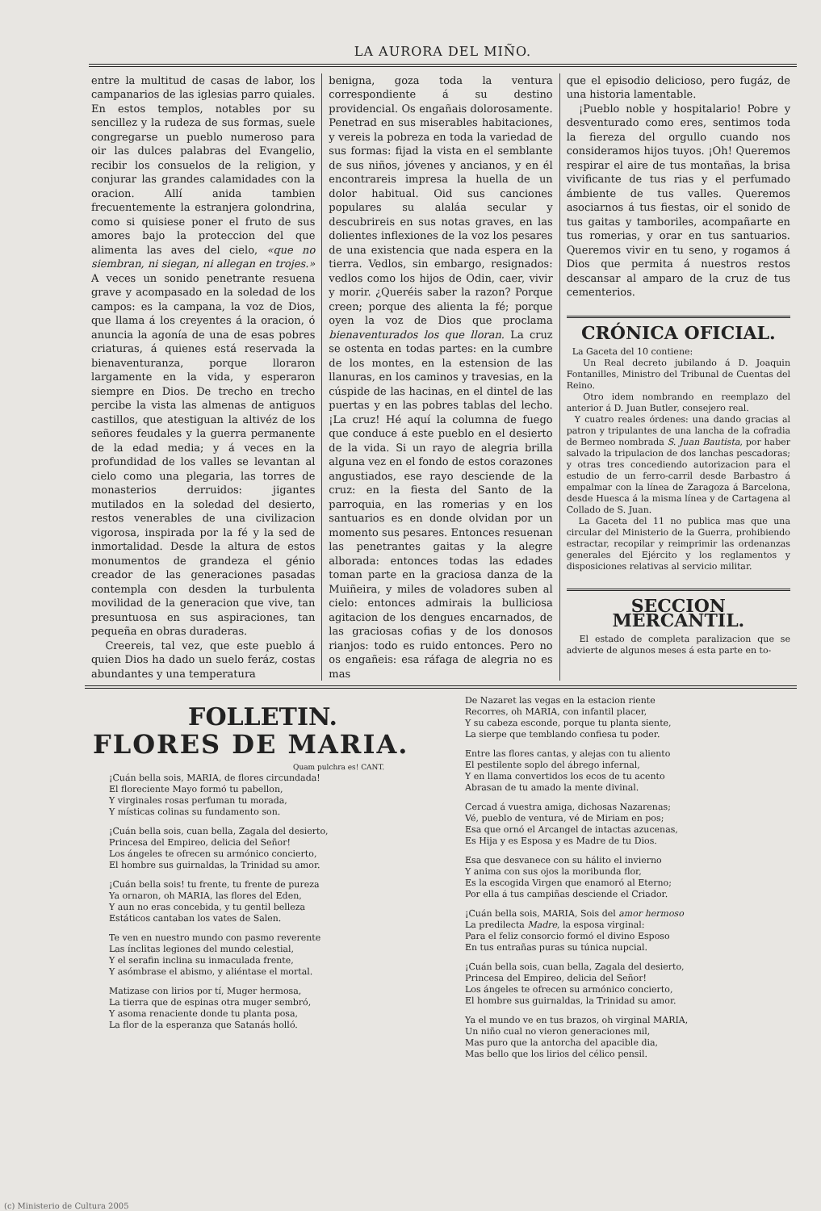LA AURORA DEL MIÑO.
entre la multitud de casas de labor, los campanarios de las iglesias parro quiales. En estos templos, notables por su sencillez y la rudeza de sus formas, suele congregarse un pueblo numeroso para oir las dulces palabras del Evangelio, recibir los consuelos de la religion, y conjurar las grandes calamidades con la oracion. Allí anida tambien frecuentemente la estranjera golondrina, como si quisiese poner el fruto de sus amores bajo la proteccion del que alimenta las aves del cielo, «que no siembran, ni siegan, ni allegan en trojes.» A veces un sonido penetrante resuena grave y acompasado en la soledad de los campos: es la campana, la voz de Dios, que llama á los creyentes á la oracion, ó anuncia la agonía de una de esas pobres criaturas, á quienes está reservada la bienaventuranza, porque lloraron largamente en la vida, y esperaron siempre en Dios. De trecho en trecho percibe la vista las almenas de antiguos castillos, que atestiguan la altivéz de los señores feudales y la guerra permanente de la edad media; y á veces en la profundidad de los valles se levantan al cielo como una plegaria, las torres de monasterios derruidos: jigantes mutilados en la soledad del desierto, restos venerables de una civilizacion vigorosa, inspirada por la fé y la sed de inmortalidad. Desde la altura de estos monumentos de grandeza el génio creador de las generaciones pasadas contempla con desden la turbulenta movilidad de la generacion que vive, tan presuntuosa en sus aspiraciones, tan pequeña en obras duraderas.
Creereis, tal vez, que este pueblo á quien Dios ha dado un suelo feráz, costas abundantes y una temperatura
benigna, goza toda la ventura correspondiente á su destino providencial. Os engañais dolorosamente. Penetrad en sus miserables habitaciones, y vereis la pobreza en toda la variedad de sus formas: fijad la vista en el semblante de sus niños, jóvenes y ancianos, y en él encontrareis impresa la huella de un dolor habitual. Oid sus canciones populares su alaláa secular y descubrireis en sus notas graves, en las dolientes inflexiones de la voz los pesares de una existencia que nada espera en la tierra. Vedlos, sin embargo, resignados: vedlos como los hijos de Odin, caer, vivir y morir. ¿Queréis saber la razon? Porque creen; porque des alienta la fé; porque oyen la voz de Dios que proclama bienaventurados los que lloran. La cruz se ostenta en todas partes: en la cumbre de los montes, en la estension de las llanuras, en los caminos y travesias, en la cúspide de las hacinas, en el dintel de las puertas y en las pobres tablas del lecho. ¡La cruz! Hé aquí la columna de fuego que conduce á este pueblo en el desierto de la vida. Si un rayo de alegria brilla alguna vez en el fondo de estos corazones angustiados, ese rayo desciende de la cruz: en la fiesta del Santo de la parroquia, en las romerias y en los santuarios es en donde olvidan por un momento sus pesares. Entonces resuenan las penetrantes gaitas y la alegre alborada: entonces todas las edades toman parte en la graciosa danza de la Muiñeira, y miles de voladores suben al cielo: entonces admirais la bulliciosa agitacion de los dengues encarnados, de las graciosas cofias y de los donosos rianjos: todo es ruido entonces. Pero no os engañeis: esa ráfaga de alegria no es mas
que el episodio delicioso, pero fugáz, de una historia lamentable.
¡Pueblo noble y hospitalario! Pobre y desventurado como eres, sentimos toda la fiereza del orgullo cuando nos consideramos hijos tuyos. ¡Oh! Queremos respirar el aire de tus montañas, la brisa vivificante de tus rias y el perfumado ámbiente de tus valles. Queremos asociarnos á tus fiestas, oir el sonido de tus gaitas y tamboriles, acompañarte en tus romerias, y orar en tus santuarios. Queremos vivir en tu seno, y rogamos á Dios que permita á nuestros restos descansar al amparo de la cruz de tus cementerios.
CRÓNICA OFICIAL.
La Gaceta del 10 contiene:
Un Real decreto jubilando á D. Joaquin Fontanilles, Ministro del Tribunal de Cuentas del Reino.
Otro idem nombrando en reemplazo del anterior á D. Juan Butler, consejero real.
Y cuatro reales órdenes: una dando gracias al patron y tripulantes de una lancha de la cofradia de Bermeo nombrada S. Juan Bautista, por haber salvado la tripulacion de dos lanchas pescadoras; y otras tres concediendo autorizacion para el estudio de un ferro-carril desde Barbastro á empalmar con la línea de Zaragoza á Barcelona, desde Huesca á la misma línea y de Cartagena al Collado de S. Juan.
La Gaceta del 11 no publica mas que una circular del Ministerio de la Guerra, prohibiendo estractar, recopilar y reimprimir las ordenanzas generales del Ejército y los reglamentos y disposiciones relativas al servicio militar.
SECCION MERCANTIL.
El estado de completa paralizacion que se advierte de algunos meses á esta parte en to-
FOLLETIN.
FLORES DE MARIA.
Quam pulchra es! CANT.
¡Cuán bella sois, MARIA, de flores circundada!
El floreciente Mayo formó tu pabellon,
Y virginales rosas perfuman tu morada,
Y místicas colinas su fundamento son.
¡Cuán bella sois, cuan bella, Zagala del desierto,
Princesa del Empireo, delicia del Señor!
Los ángeles te ofrecen su armónico concierto,
El hombre sus guirnaldas, la Trinidad su amor.
¡Cuán bella sois! tu frente, tu frente de pureza
Ya ornaron, oh MARIA, las flores del Eden,
Y aun no eras concebida, y tu gentil belleza
Estáticos cantaban los vates de Salen.
Te ven en nuestro mundo con pasmo reverente
Las ínclitas legiones del mundo celestial,
Y el serafin inclina su inmaculada frente,
Y asómbrase el abismo, y aliéntase el mortal.
Matizase con lirios por tí, Muger hermosa,
La tierra que de espinas otra muger sembró,
Y asoma renaciente donde tu planta posa,
La flor de la esperanza que Satanás holló.
De Nazaret las vegas en la estacion riente
Recorres, oh MARIA, con infantil placer,
Y su cabeza esconde, porque tu planta siente,
La sierpe que temblando confiesa tu poder.
Entre las flores cantas, y alejas con tu aliento
El pestilente soplo del ábrego infernal,
Y en llama convertidos los ecos de tu acento
Abrasan de tu amado la mente divinal.
Cercad á vuestra amiga, dichosas Nazarenas;
Vé, pueblo de ventura, vé de Miriam en pos;
Esa que ornó el Arcangel de intactas azucenas,
Es Hija y es Esposa y es Madre de tu Dios.
Esa que desvanece con su hálito el invierno
Y anima con sus ojos la moribunda flor,
Es la escogida Virgen que enamoró al Eterno;
Por ella á tus campiñas desciende el Criador.
¡Cuán bella sois, MARIA, Sois del amor hermoso
La predilecta Madre, la esposa virginal:
Para el feliz consorcio formó el divino Esposo
En tus entrañas puras su túnica nupcial.
¡Cuán bella sois, cuan bella, Zagala del desierto,
Princesa del Empireo, delicia del Señor!
Los ángeles te ofrecen su armónico concierto,
El hombre sus guirnaldas, la Trinidad su amor.
Ya el mundo ve en tus brazos, oh virginal MARIA,
Un niño cual no vieron generaciones mil,
Mas puro que la antorcha del apacible dia,
Mas bello que los lirios del célico pensil.
(c) Ministerio de Cultura 2005